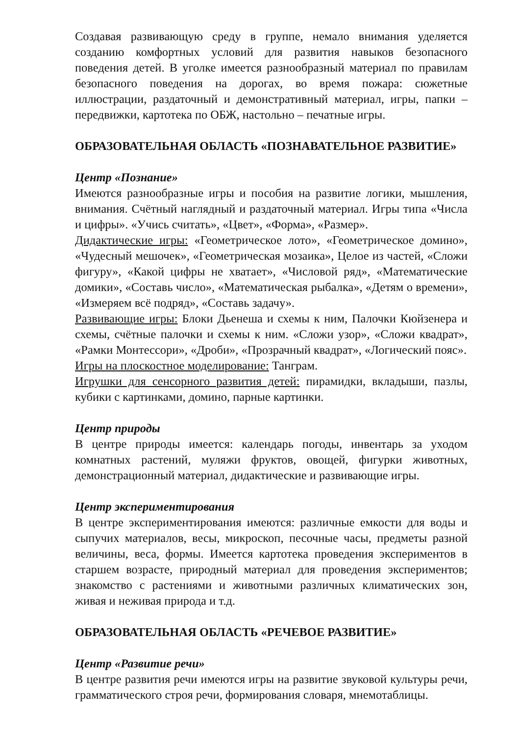Создавая развивающую среду в группе, немало внимания уделяется созданию комфортных условий для развития навыков безопасного поведения детей. В уголке имеется разнообразный материал по правилам безопасного поведения на дорогах, во время пожара: сюжетные иллюстрации, раздаточный и демонстративный материал, игры, папки – передвижки, картотека по ОБЖ, настольно – печатные игры.
ОБРАЗОВАТЕЛЬНАЯ ОБЛАСТЬ «ПОЗНАВАТЕЛЬНОЕ РАЗВИТИЕ»
Центр «Познание»
Имеются разнообразные игры и пособия на развитие логики, мышления, внимания. Счётный наглядный и раздаточный материал. Игры типа «Числа и цифры». «Учись считать», «Цвет», «Форма», «Размер».
Дидактические игры: «Геометрическое лото», «Геометрическое домино», «Чудесный мешочек», «Геометрическая мозаика», Целое из частей, «Сложи фигуру», «Какой цифры не хватает», «Числовой ряд», «Математические домики», «Составь число», «Математическая рыбалка», «Детям о времени», «Измеряем всё подряд», «Составь задачу».
Развивающие игры: Блоки Дьенеша и схемы к ним, Палочки Кюйзенера и схемы, счётные палочки и схемы к ним. «Сложи узор», «Сложи квадрат», «Рамки Монтессори», «Дроби», «Прозрачный квадрат», «Логический пояс».
Игры на плоскостное моделирование: Танграм.
Игрушки для сенсорного развития детей: пирамидки, вкладыши, пазлы, кубики с картинками, домино, парные картинки.
Центр природы
В центре природы имеется: календарь погоды, инвентарь за уходом комнатных растений, муляжи фруктов, овощей, фигурки животных, демонстрационный материал, дидактические и развивающие игры.
Центр экспериментирования
В центре экспериментирования имеются: различные емкости для воды и сыпучих материалов, весы, микроскоп, песочные часы, предметы разной величины, веса, формы. Имеется картотека проведения экспериментов в старшем возрасте, природный материал для проведения экспериментов; знакомство с растениями и животными различных климатических зон, живая и неживая природа и т.д.
ОБРАЗОВАТЕЛЬНАЯ ОБЛАСТЬ «РЕЧЕВОЕ РАЗВИТИЕ»
Центр «Развитие речи»
В центре развития речи имеются игры на развитие звуковой культуры речи, грамматического строя речи, формирования словаря, мнемотаблицы.